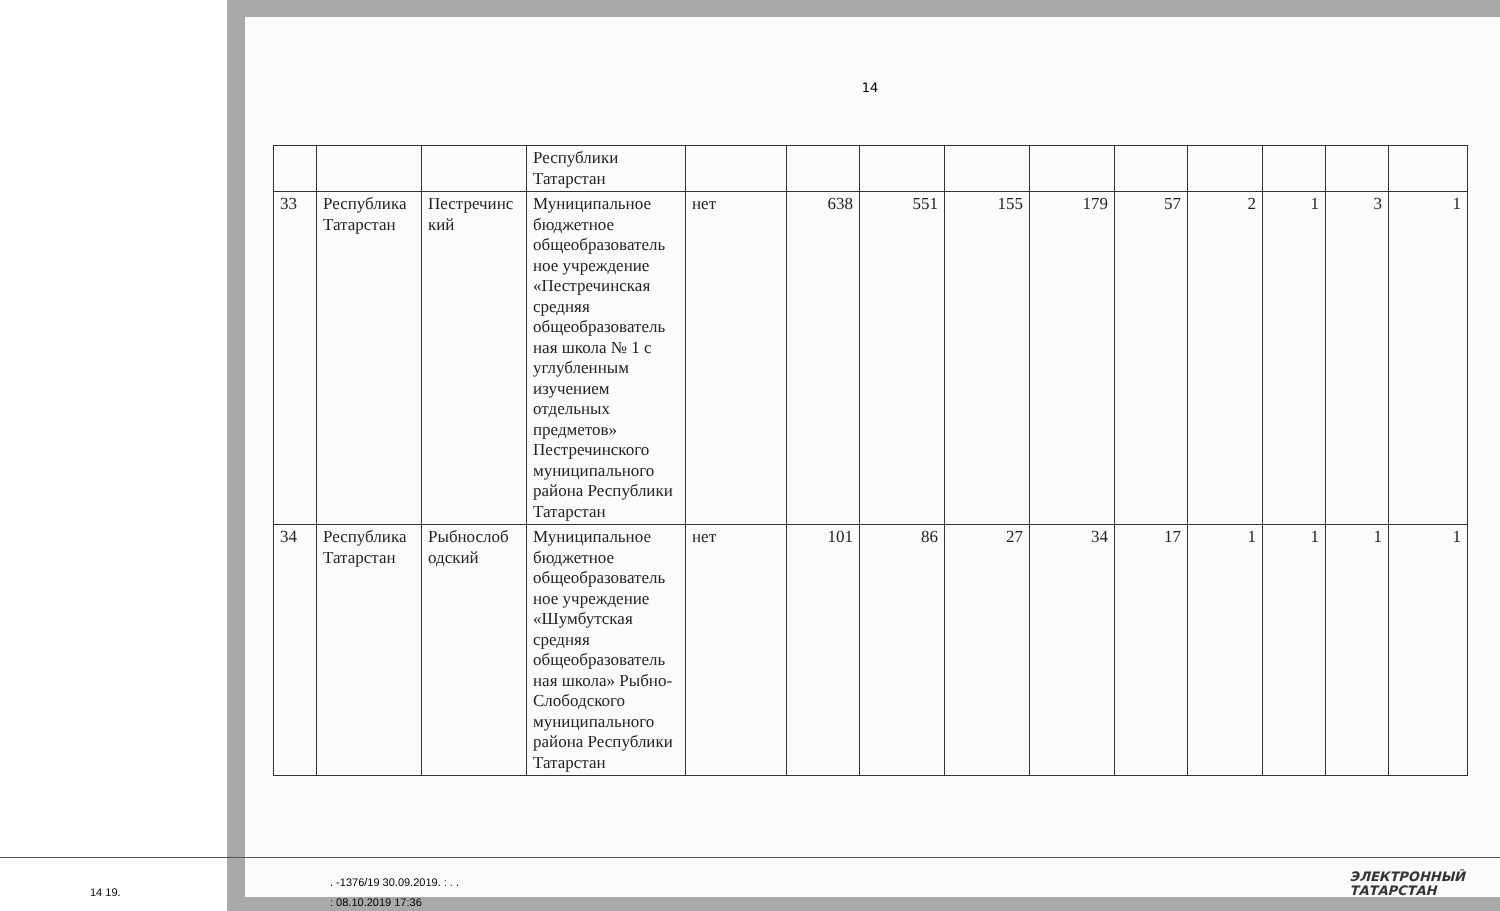14
| | | | Республики Татарстан | | | | | | | | | | |
| 33 | Республика Татарстан | Пестречинс кий | Муниципальное бюджетное общеобразователь ное учреждение «Пестречинская средняя общеобразователь ная школа № 1 с углубленным изучением отдельных предметов» Пестречинского муниципального района Республики Татарстан | нет | 638 | 551 | 155 | 179 | 57 | 2 | 1 | 3 | 1 |
| 34 | Республика Татарстан | Рыбнослоб одский | Муниципальное бюджетное общеобразователь ное учреждение «Шумбутская средняя общеобразователь ная школа» Рыбно-Слободского муниципального района Республики Татарстан | нет | 101 | 86 | 27 | 34 | 17 | 1 | 1 | 1 | 1 |
14 19.
. -1376/19 30.09.2019. : . .
: 08.10.2019 17:36
ЭЛЕКТРОННЫЙ
ТАТАРСТАН